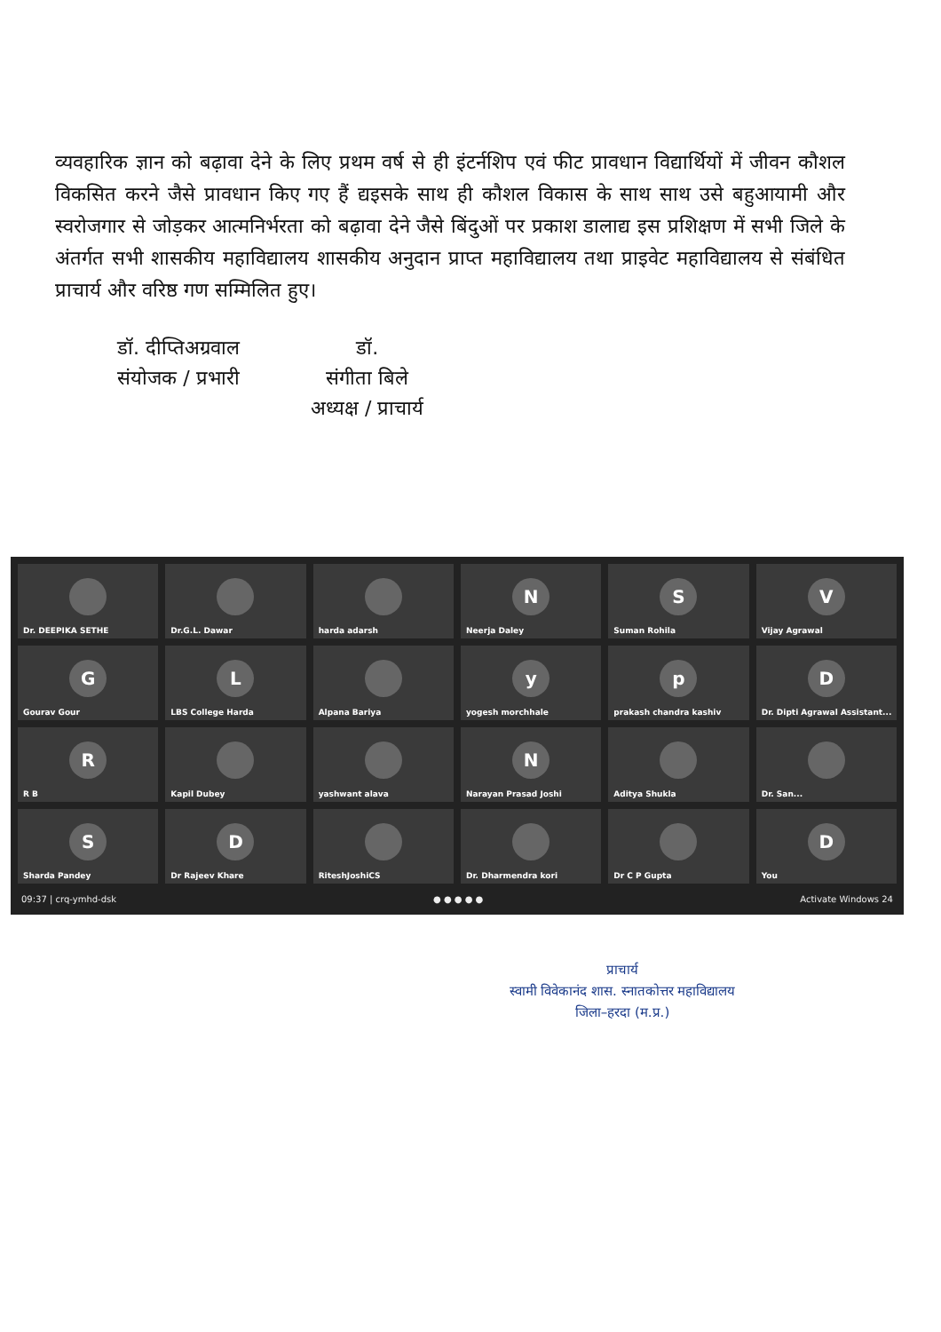व्यवहारिक ज्ञान को बढ़ावा देने के लिए प्रथम वर्ष से ही इंटर्नशिप एवं फीट प्रावधान विद्यार्थियों में जीवन कौशल विकसित करने जैसे प्रावधान किए गए हैं द्यइसके साथ ही कौशल विकास के साथ साथ उसे बहुआयामी और स्वरोजगार से जोड़कर आत्मनिर्भरता को बढ़ावा देने जैसे बिंदुओं पर प्रकाश डालाद्य इस प्रशिक्षण में सभी जिले के अंतर्गत सभी शासकीय महाविद्यालय शासकीय अनुदान प्राप्त महाविद्यालय तथा प्राइवेट महाविद्यालय से संबंधित प्राचार्य और वरिष्ठ गण सम्मिलित हुए।
डॉ. दीप्तिअग्रवाल
संयोजक / प्रभारी
डॉ.
संगीता बिले
अध्यक्ष / प्राचार्य
Dr. DEEPIKA SETHE
Dr.G.L. Dawar
harda adarsh
N
Neerja Daley
S
Suman Rohila
V
Vijay Agrawal
G
Gourav Gour
L
LBS College Harda
Alpana Bariya
y
yogesh morchhale
p
prakash chandra kashiv
D
Dr. Dipti Agrawal Assistant...
R
R B
Kapil Dubey
yashwant alava
N
Narayan Prasad Joshi
Aditya Shukla
Dr. San...
S
Sharda Pandey
D
Dr Rajeev Khare
RiteshJoshiCS
Dr. Dharmendra kori
Dr C P Gupta
D
You
09:37 | crq-ymhd-dsk ● ● ● ● ● Activate Windows 24
प्राचार्य
स्वामी विवेकानंद शास. स्नातकोत्तर महाविद्यालय
जिला–हरदा (म.प्र.)